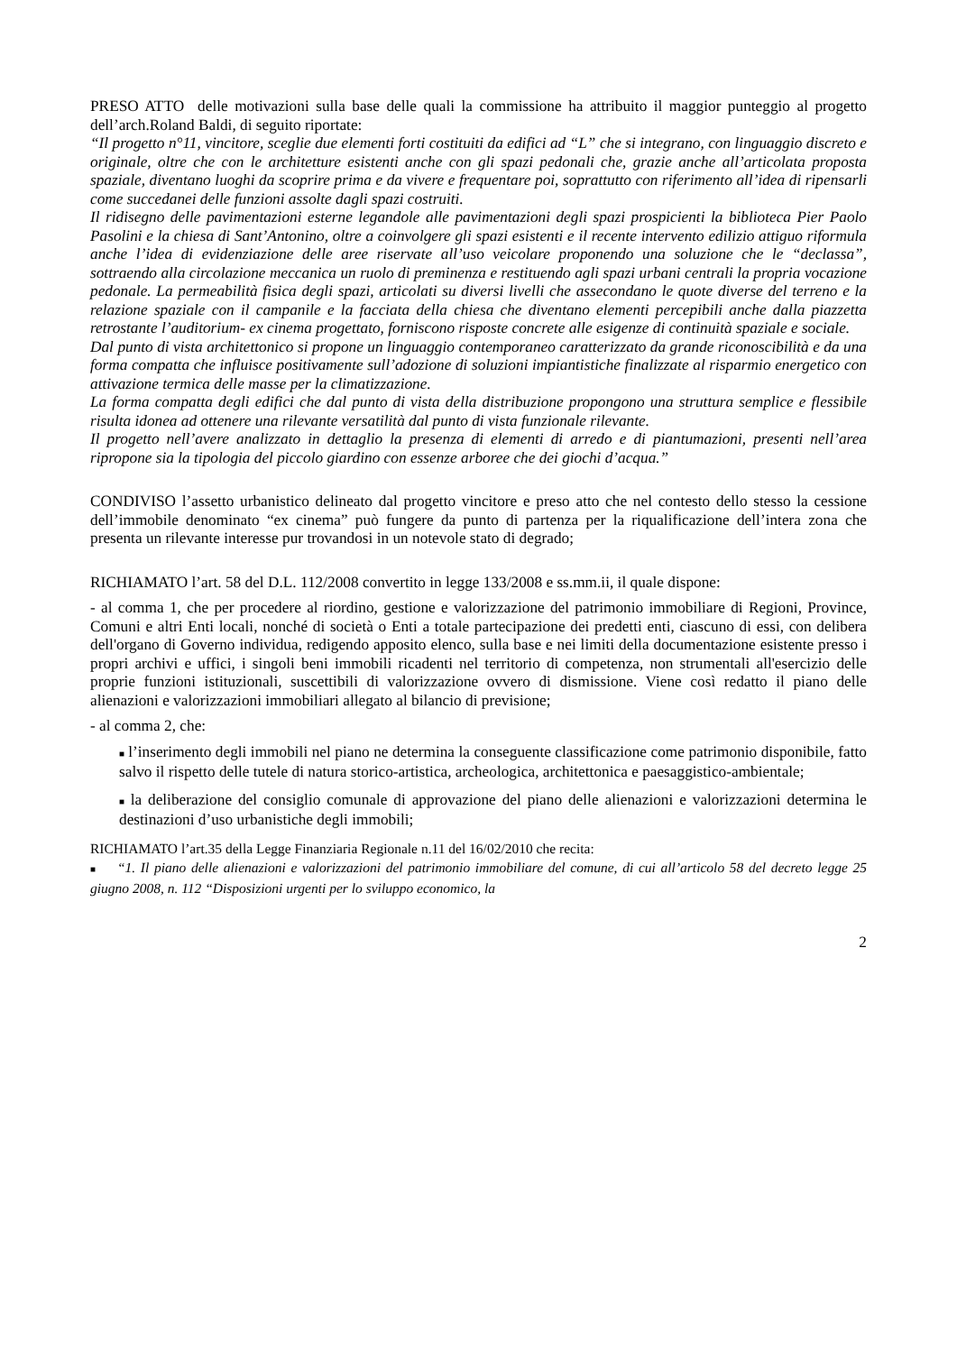PRESO ATTO delle motivazioni sulla base delle quali la commissione ha attribuito il maggior punteggio al progetto dell’arch.Roland Baldi, di seguito riportate:
“Il progetto n°11, vincitore, sceglie due elementi forti costituiti da edifici ad “L” che si integrano, con linguaggio discreto e originale, oltre che con le architetture esistenti anche con gli spazi pedonali che, grazie anche all’articolata proposta spaziale, diventano luoghi da scoprire prima e da vivere e frequentare poi, soprattutto con riferimento all’idea di ripensarli come succedanei delle funzioni assolte dagli spazi costruiti.
Il ridisegno delle pavimentazioni esterne legandole alle pavimentazioni degli spazi prospicienti la biblioteca Pier Paolo Pasolini e la chiesa di Sant’Antonino, oltre a coinvolgere gli spazi esistenti e il recente intervento edilizio attiguo riformula anche l’idea di evidenziazione delle aree riservate all’uso veicolare proponendo una soluzione che le “declassa”, sottraendo alla circolazione meccanica un ruolo di preminenza e restituendo agli spazi urbani centrali la propria vocazione pedonale. La permeabilità fisica degli spazi, articolati su diversi livelli che assecondano le quote diverse del terreno e la relazione spaziale con il campanile e la facciata della chiesa che diventano elementi percepibili anche dalla piazzetta retrostante l’auditorium- ex cinema progettato, forniscono risposte concrete alle esigenze di continuità spaziale e sociale.
Dal punto di vista architettonico si propone un linguaggio contemporaneo caratterizzato da grande riconoscibilità e da una forma compatta che influisce positivamente sull’adozione di soluzioni impiantistiche finalizzate al risparmio energetico con attivazione termica delle masse per la climatizzazione.
La forma compatta degli edifici che dal punto di vista della distribuzione propongono una struttura semplice e flessibile risulta idonea ad ottenere una rilevante versatilità dal punto di vista funzionale rilevante.
Il progetto nell’avere analizzato in dettaglio la presenza di elementi di arredo e di piantumazioni, presenti nell’area ripropone sia la tipologia del piccolo giardino con essenze arboree che dei giochi d’acqua.”
CONDIVISO l’assetto urbanistico delineato dal progetto vincitore e preso atto che nel contesto dello stesso la cessione dell’immobile denominato “ex cinema” può fungere da punto di partenza per la riqualificazione dell’intera zona che presenta un rilevante interesse pur trovandosi in un notevole stato di degrado;
RICHIAMATO l’art. 58 del D.L. 112/2008 convertito in legge 133/2008 e ss.mm.ii, il quale dispone:
- al comma 1, che per procedere al riordino, gestione e valorizzazione del patrimonio immobiliare di Regioni, Province, Comuni e altri Enti locali, nonché di società o Enti a totale partecipazione dei predetti enti, ciascuno di essi, con delibera dell'organo di Governo individua, redigendo apposito elenco, sulla base e nei limiti della documentazione esistente presso i propri archivi e uffici, i singoli beni immobili ricadenti nel territorio di competenza, non strumentali all'esercizio delle proprie funzioni istituzionali, suscettibili di valorizzazione ovvero di dismissione. Viene così redatto il piano delle alienazioni e valorizzazioni immobiliari allegato al bilancio di previsione;
- al comma 2, che:
■ l’inserimento degli immobili nel piano ne determina la conseguente classificazione come patrimonio disponibile, fatto salvo il rispetto delle tutele di natura storico-artistica, archeologica, architettonica e paesaggistico-ambientale;
■ la deliberazione del consiglio comunale di approvazione del piano delle alienazioni e valorizzazioni determina le destinazioni d’uso urbanistiche degli immobili;
RICHIAMATO l’art.35 della Legge Finanziaria Regionale n.11 del 16/02/2010 che recita:
■ “1. Il piano delle alienazioni e valorizzazioni del patrimonio immobiliare del comune, di cui all’articolo 58 del decreto legge 25 giugno 2008, n. 112 “Disposizioni urgenti per lo sviluppo economico, la
2